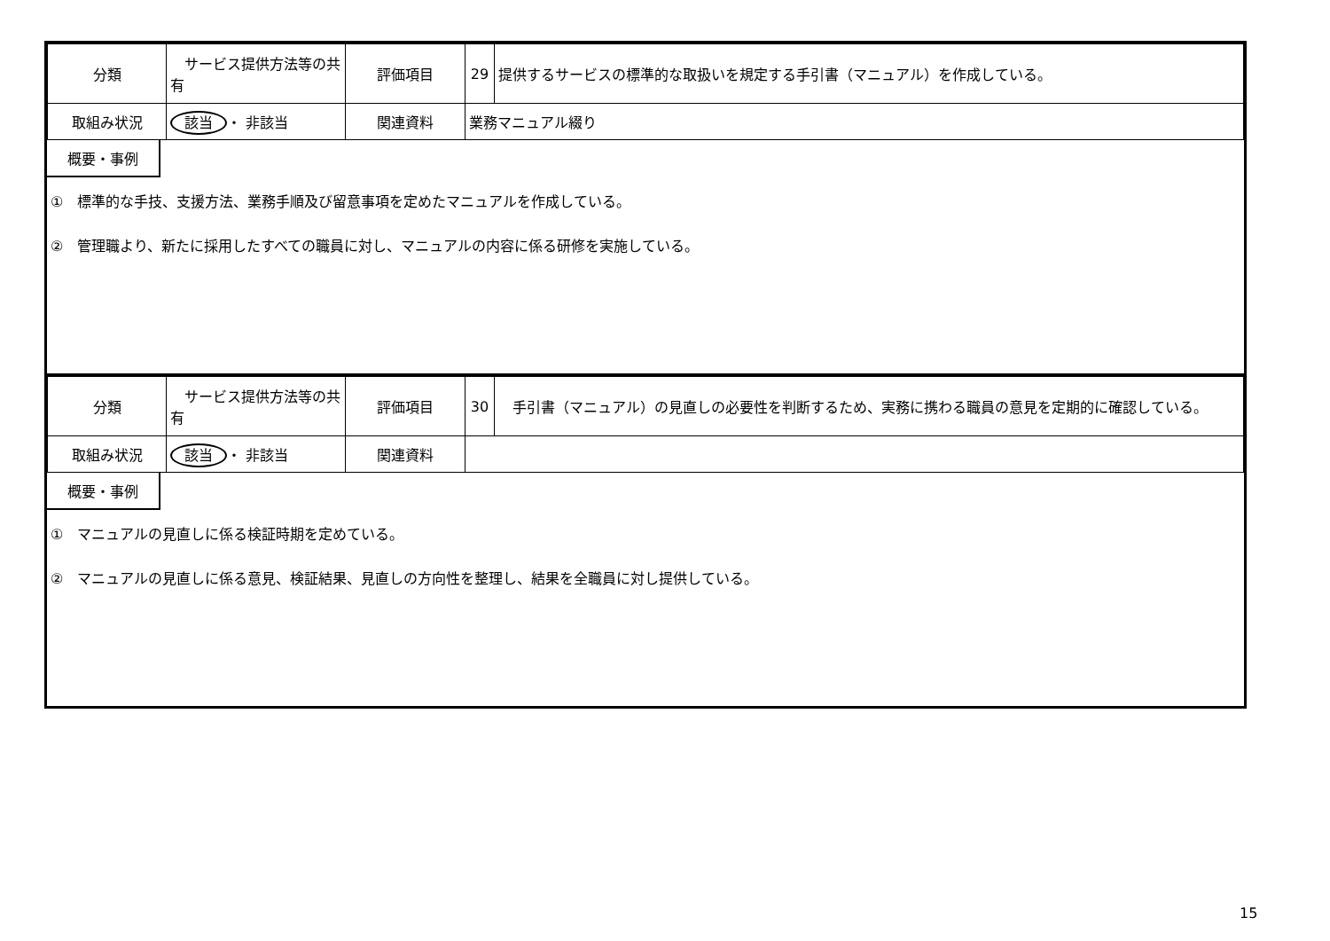| 分類 | サービス提供方法等の共有 | 評価項目 | 29 | 提供するサービスの標準的な取扱いを規定する手引書（マニュアル）を作成している。 |
| 取組み状況 | 該当 ・ 非該当 | 関連資料 | 業務マニュアル綴り | |
概要・事例
①　標準的な手技、支援方法、業務手順及び留意事項を定めたマニュアルを作成している。
②　管理職より、新たに採用したすべての職員に対し、マニュアルの内容に係る研修を実施している。
| 分類 | サービス提供方法等の共有 | 評価項目 | 30 | 手引書（マニュアル）の見直しの必要性を判断するため、実務に携わる職員の意見を定期的に確認している。 |
| 取組み状況 | 該当 ・ 非該当 | 関連資料 | | |
概要・事例
①　マニュアルの見直しに係る検証時期を定めている。
②　マニュアルの見直しに係る意見、検証結果、見直しの方向性を整理し、結果を全職員に対し提供している。
15